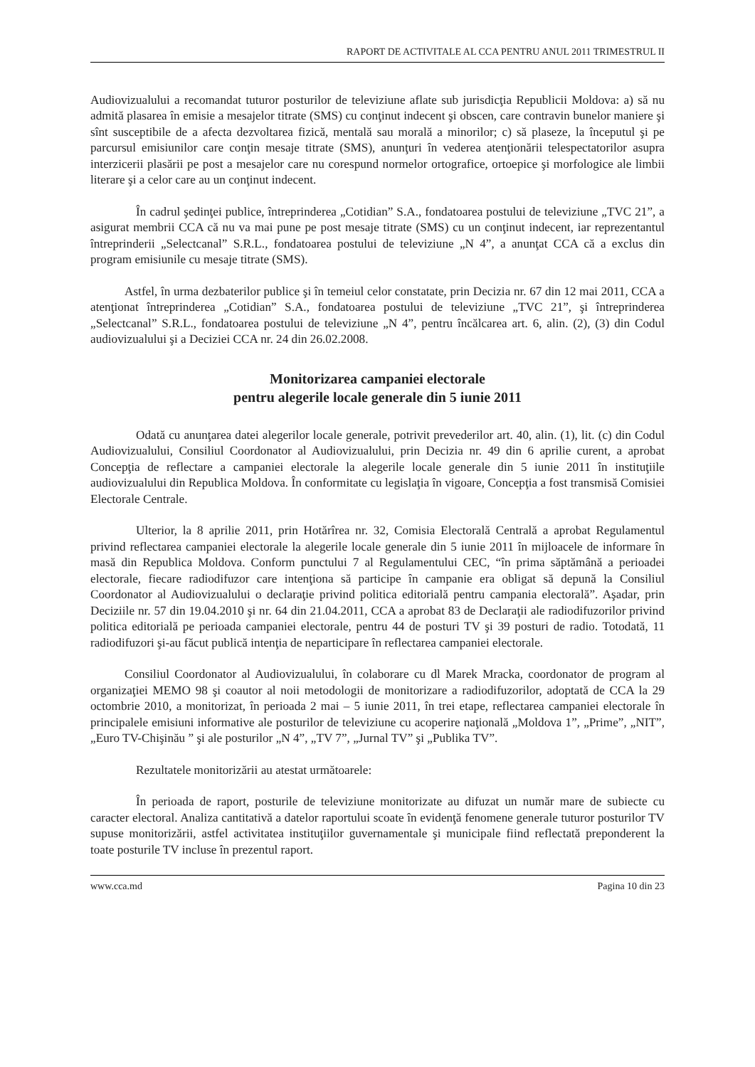RAPORT DE ACTIVITALE AL CCA PENTRU ANUL 2011 TRIMESTRUL II
Audiovizualului a recomandat tuturor posturilor de televiziune aflate sub jurisdicţia Republicii Moldova: a) să nu admită plasarea în emisie a mesajelor titrate (SMS) cu conţinut indecent şi obscen, care contravin bunelor maniere şi sînt susceptibile de a afecta dezvoltarea fizică, mentală sau morală a minorilor; c) să plaseze, la începutul şi pe parcursul emisiunilor care conţin mesaje titrate (SMS), anunţuri în vederea atenţionării telespectatorilor asupra interzicerii plasării pe post a mesajelor care nu corespund normelor ortografice, ortoepice şi morfologice ale limbii literare şi a celor care au un conţinut indecent.
În cadrul şedinţei publice, întreprinderea „Cotidian” S.A., fondatoarea postului de televiziune „TVC 21”, a asigurat membrii CCA că nu va mai pune pe post mesaje titrate (SMS) cu un conţinut indecent, iar reprezentantul întreprinderii „Selectcanal” S.R.L., fondatoarea postului de televiziune „N 4”, a anunţat CCA că a exclus din program emisiunile cu mesaje titrate (SMS).
Astfel, în urma dezbaterilor publice şi în temeiul celor constatate, prin Decizia nr. 67 din 12 mai 2011, CCA a atenţionat întreprinderea „Cotidian” S.A., fondatoarea postului de televiziune „TVC 21”, şi întreprinderea „Selectcanal” S.R.L., fondatoarea postului de televiziune „N 4”, pentru încălcarea art. 6, alin. (2), (3) din Codul audiovizualului şi a Deciziei CCA nr. 24 din 26.02.2008.
Monitorizarea campaniei electorale
pentru alegerile locale generale din 5 iunie 2011
Odată cu anunţarea datei alegerilor locale generale, potrivit prevederilor art. 40, alin. (1), lit. (c) din Codul Audiovizualului, Consiliul Coordonator al Audiovizualului, prin Decizia nr. 49 din 6 aprilie curent, a aprobat Concepţia de reflectare a campaniei electorale la alegerile locale generale din 5 iunie 2011 în instituţiile audiovizualului din Republica Moldova. În conformitate cu legislaţia în vigoare, Concepţia a fost transmisă Comisiei Electorale Centrale.
Ulterior, la 8 aprilie 2011, prin Hotărîrea nr. 32, Comisia Electorală Centrală a aprobat Regulamentul privind reflectarea campaniei electorale la alegerile locale generale din 5 iunie 2011 în mijloacele de informare în masă din Republica Moldova. Conform punctului 7 al Regulamentului CEC, “în prima săptămână a perioadei electorale, fiecare radiodifuzor care intenţiona să participe în campanie era obligat să depună la Consiliul Coordonator al Audiovizualului o declaraţie privind politica editorială pentru campania electorală”. Aşadar, prin Deciziile nr. 57 din 19.04.2010 şi nr. 64 din 21.04.2011, CCA a aprobat 83 de Declaraţii ale radiodifuzorilor privind politica editorială pe perioada campaniei electorale, pentru 44 de posturi TV şi 39 posturi de radio. Totodată, 11 radiodifuzori şi-au făcut publică intenţia de neparticipare în reflectarea campaniei electorale.
Consiliul Coordonator al Audiovizualului, în colaborare cu dl Marek Mracka, coordonator de program al organizaţiei MEMO 98 şi coautor al noii metodologii de monitorizare a radiodifuzorilor, adoptată de CCA la 29 octombrie 2010, a monitorizat, în perioada 2 mai – 5 iunie 2011, în trei etape, reflectarea campaniei electorale în principalele emisiuni informative ale posturilor de televiziune cu acoperire naţională „Moldova 1”, „Prime”, „NIT”, „Euro TV-Chişinău ” şi ale posturilor „N 4”, „TV 7”, „Jurnal TV” şi „Publika TV”.
Rezultatele monitorizării au atestat următoarele:
În perioada de raport, posturile de televiziune monitorizate au difuzat un număr mare de subiecte cu caracter electoral. Analiza cantitativă a datelor raportului scoate în evidenţă fenomene generale tuturor posturilor TV supuse monitorizării, astfel activitatea instituţiilor guvernamentale şi municipale fiind reflectată preponderent la toate posturile TV incluse în prezentul raport.
www.cca.md Pagina 10 din 23